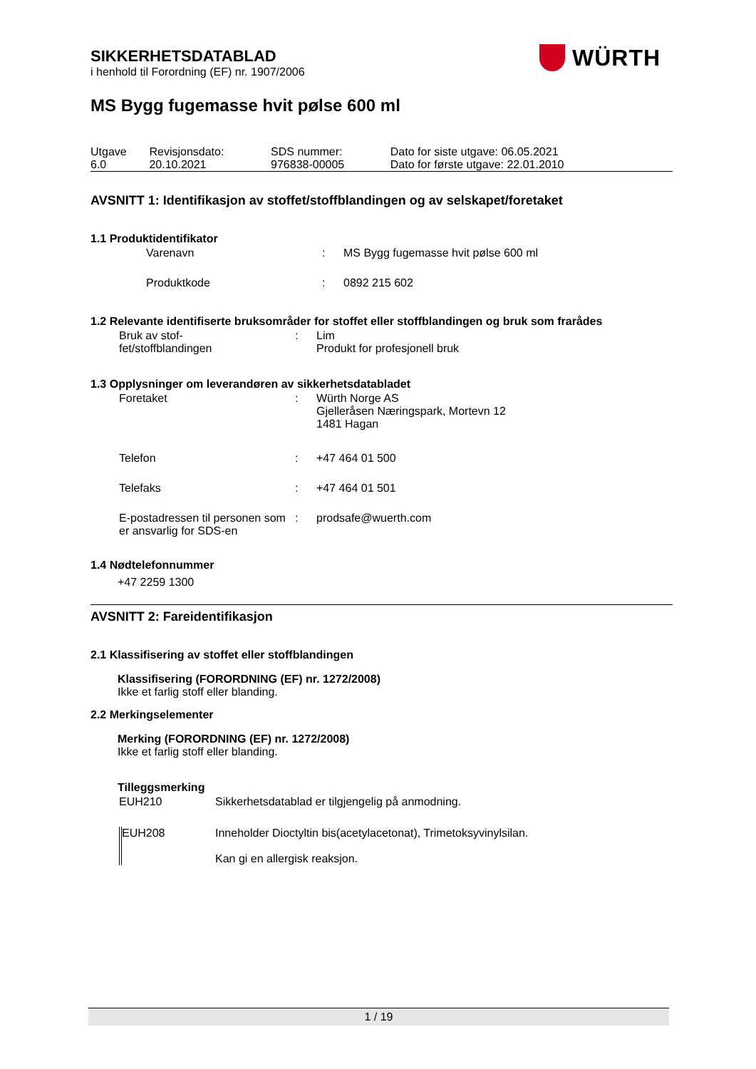SIKKERHETSDATABLAD
i henhold til Forordning (EF) nr. 1907/2006
MS Bygg fugemasse hvit pølse 600 ml
| Utgave 6.0 | Revisjonsdato: 20.10.2021 | SDS nummer: 976838-00005 | Dato for siste utgave: 06.05.2021 Dato for første utgave: 22.01.2010 |
AVSNITT 1: Identifikasjon av stoffet/stoffblandingen og av selskapet/foretaket
1.1 Produktidentifikator
| Varenavn | : | MS Bygg fugemasse hvit pølse 600 ml |
| Produktkode | : | 0892 215 602 |
1.2 Relevante identifiserte bruksområder for stoffet eller stoffblandingen og bruk som frarådes
| Bruk av stof- fet/stoffblandingen | : | Lim Produkt for profesjonell bruk |
1.3 Opplysninger om leverandøren av sikkerhetsdatabladet
| Foretaket | : | Würth Norge AS Gjelleråsen Næringspark, Mortevn 12 1481 Hagan |
| Telefon | : | +47 464 01 500 |
| Telefaks | : | +47 464 01 501 |
| E-postadressen til personen som er ansvarlig for SDS-en | : | prodsafe@wuerth.com |
1.4 Nødtelefonnummer
+47 2259 1300
AVSNITT 2: Fareidentifikasjon
2.1 Klassifisering av stoffet eller stoffblandingen
Klassifisering (FORORDNING (EF) nr. 1272/2008)
Ikke et farlig stoff eller blanding.
2.2 Merkingselementer
Merking (FORORDNING (EF) nr. 1272/2008)
Ikke et farlig stoff eller blanding.
Tilleggsmerking
| EUH210 | Sikkerhetsdatablad er tilgjengelig på anmodning. |
| EUH208 | Inneholder Dioctyltin bis(acetylacetonat), Trimetoksyvinylsilan. Kan gi en allergisk reaksjon. |
WÜRTH
1 / 19